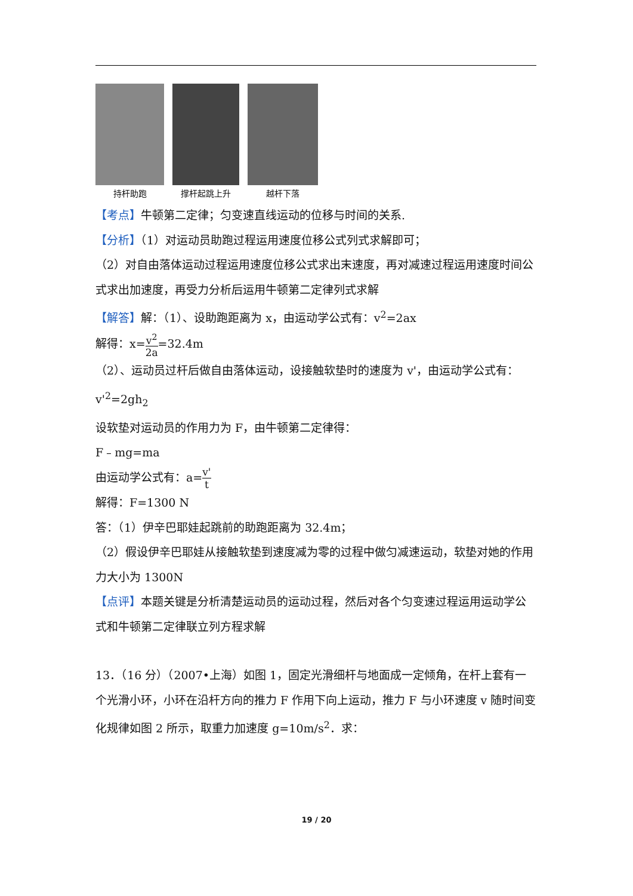持杆助跑 撑杆起跳上升 越杆下落
【考点】牛顿第二定律；匀变速直线运动的位移与时间的关系.
【分析】（1）对运动员助跑过程运用速度位移公式列式求解即可；
（2）对自由落体运动过程运用速度位移公式求出末速度，再对减速过程运用速度时间公式求出加速度，再受力分析后运用牛顿第二定律列式求解
【解答】解：（1）、设助跑距离为 x，由运动学公式有：v<sup>2</sup>=2ax
解得：x=v<sup>2</sup> 2a=32.4m
（2）、运动员过杆后做自由落体运动，设接触软垫时的速度为 v'，由运动学公式有：
v'<sup>2</sup>=2gh<sub>2</sub>
设软垫对运动员的作用力为 F，由牛顿第二定律得：
F﹣mg=ma
由运动学公式有：a=v' t
解得：F=1300 N
答：（1）伊辛巴耶娃起跳前的助跑距离为 32.4m；
（2）假设伊辛巴耶娃从接触软垫到速度减为零的过程中做匀减速运动，软垫对她的作用力大小为 1300N
【点评】本题关键是分析清楚运动员的运动过程，然后对各个匀变速过程运用运动学公式和牛顿第二定律联立列方程求解
13．（16 分）（2007•上海）如图 1，固定光滑细杆与地面成一定倾角，在杆上套有一个光滑小环，小环在沿杆方向的推力 F 作用下向上运动，推力 F 与小环速度 v 随时间变化规律如图 2 所示，取重力加速度 g=10m/s<sup>2</sup>．求：
19 / 20